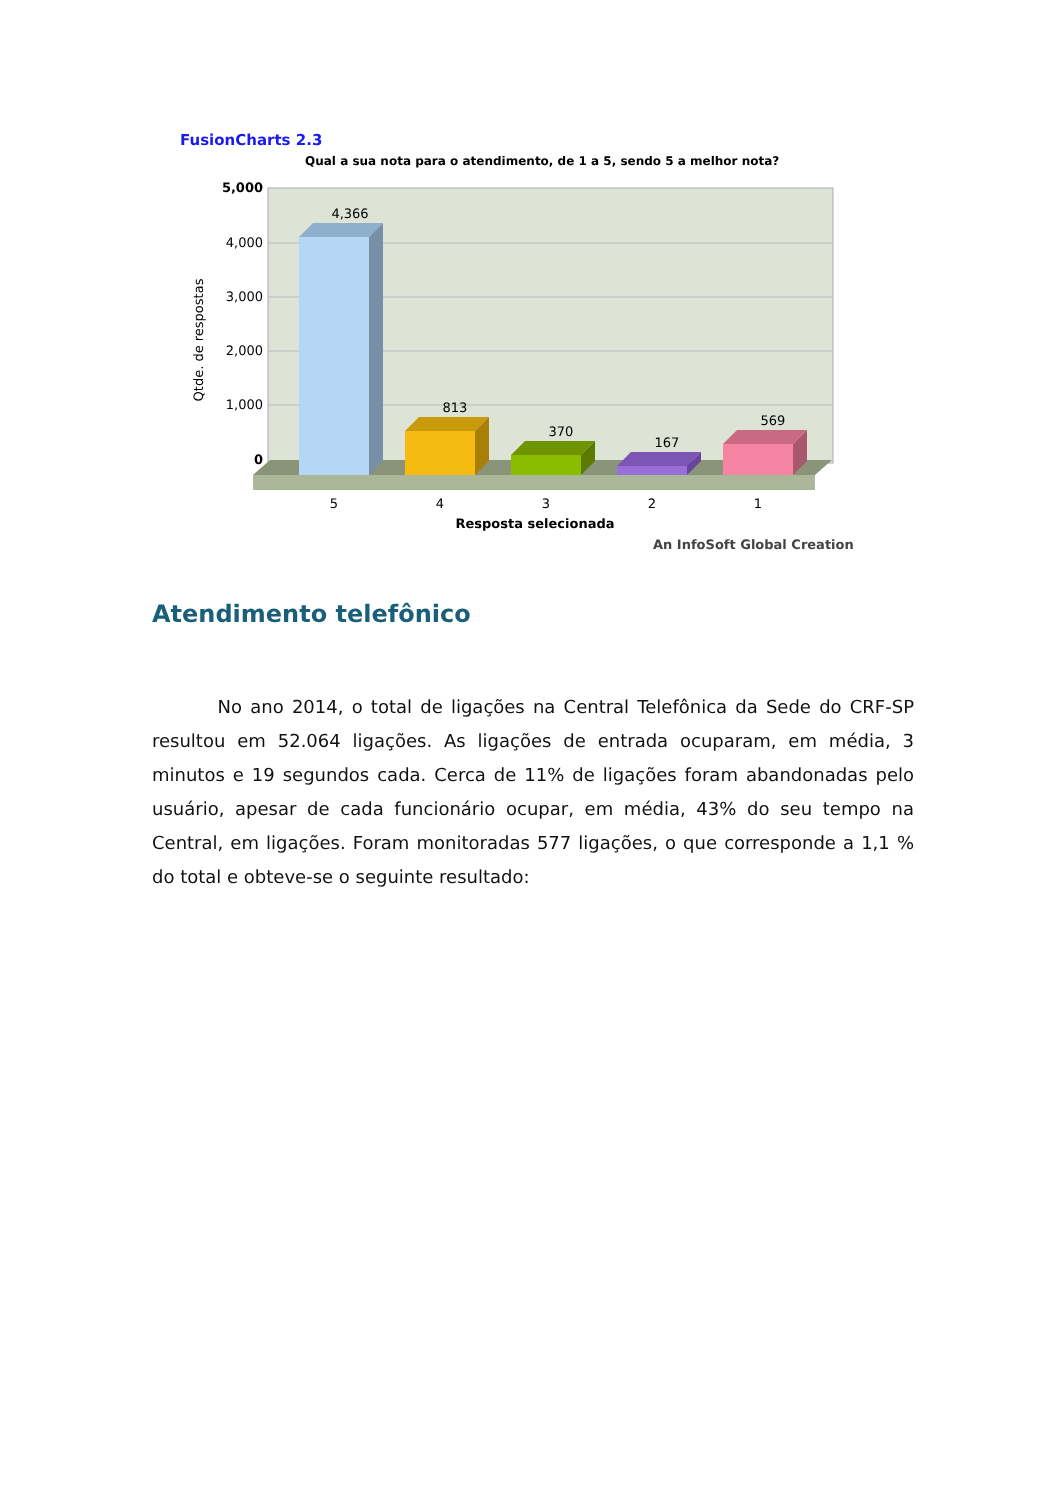FusionCharts 2.3
Qual a sua nota para o atendimento, de 1 a 5, sendo 5 a melhor nota?
5,000
4,000
3,000
2,000
1,000
0
Qtde. de respostas
4,366
813
370
167
569
5
4
3
2
1
Resposta selecionada
An InfoSoft Global Creation
Atendimento telefônico
No ano 2014, o total de ligações na Central Telefônica da Sede do CRF-SP resultou em 52.064 ligações. As ligações de entrada ocuparam, em média, 3 minutos e 19 segundos cada. Cerca de 11% de ligações foram abandonadas pelo usuário, apesar de cada funcionário ocupar, em média, 43% do seu tempo na Central, em ligações. Foram monitoradas 577 ligações, o que corresponde a 1,1 % do total e obteve-se o seguinte resultado: